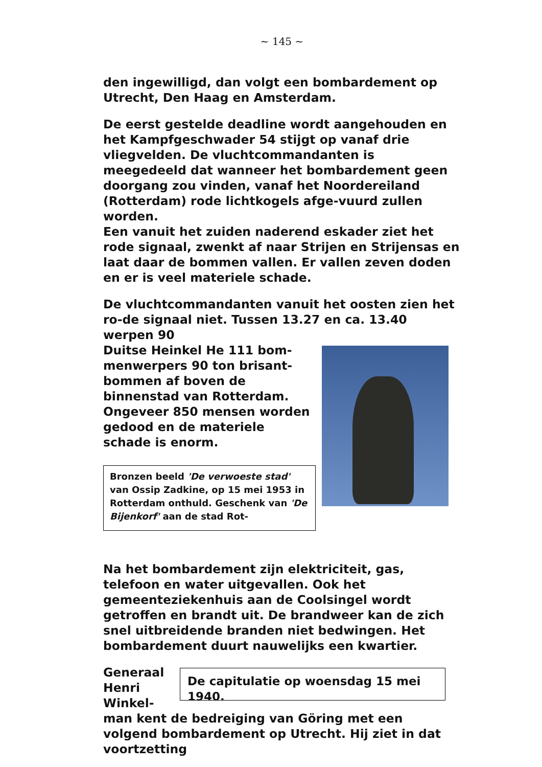~ 145 ~
den ingewilligd, dan volgt een bombardement op Utrecht, Den Haag en Amsterdam.
De eerst gestelde deadline wordt aangehouden en het Kampfgeschwader 54 stijgt op vanaf drie vliegvelden. De vluchtcommandanten is meegedeeld dat wanneer het bombardement geen doorgang zou vinden, vanaf het Noordereiland (Rotterdam) rode lichtkogels afge-vuurd zullen worden.
Een vanuit het zuiden naderend eskader ziet het rode signaal, zwenkt af naar Strijen en Strijensas en laat daar de bommen vallen. Er vallen zeven doden en er is veel materiele schade.
De vluchtcommandanten vanuit het oosten zien het ro-de signaal niet. Tussen 13.27 en ca. 13.40 werpen 90
Duitse Heinkel He 111 bom-menwerpers 90 ton brisant-bommen af boven de binnenstad van Rotterdam. Ongeveer 850 mensen worden gedood en de materiele schade is enorm.
Bronzen beeld 'De verwoeste stad' van Ossip Zadkine, op 15 mei 1953 in Rotterdam onthuld. Geschenk van 'De Bijenkorf' aan de stad Rot-
Na het bombardement zijn elektriciteit, gas, telefoon en water uitgevallen. Ook het gemeenteziekenhuis aan de Coolsingel wordt getroffen en brandt uit. De brandweer kan de zich snel uitbreidende branden niet bedwingen. Het bombardement duurt nauwelijks een kwartier.
Generaal Henri Winkel-
De capitulatie op woensdag 15 mei 1940.
man kent de bedreiging van Göring met een volgend bombardement op Utrecht. Hij ziet in dat voortzetting